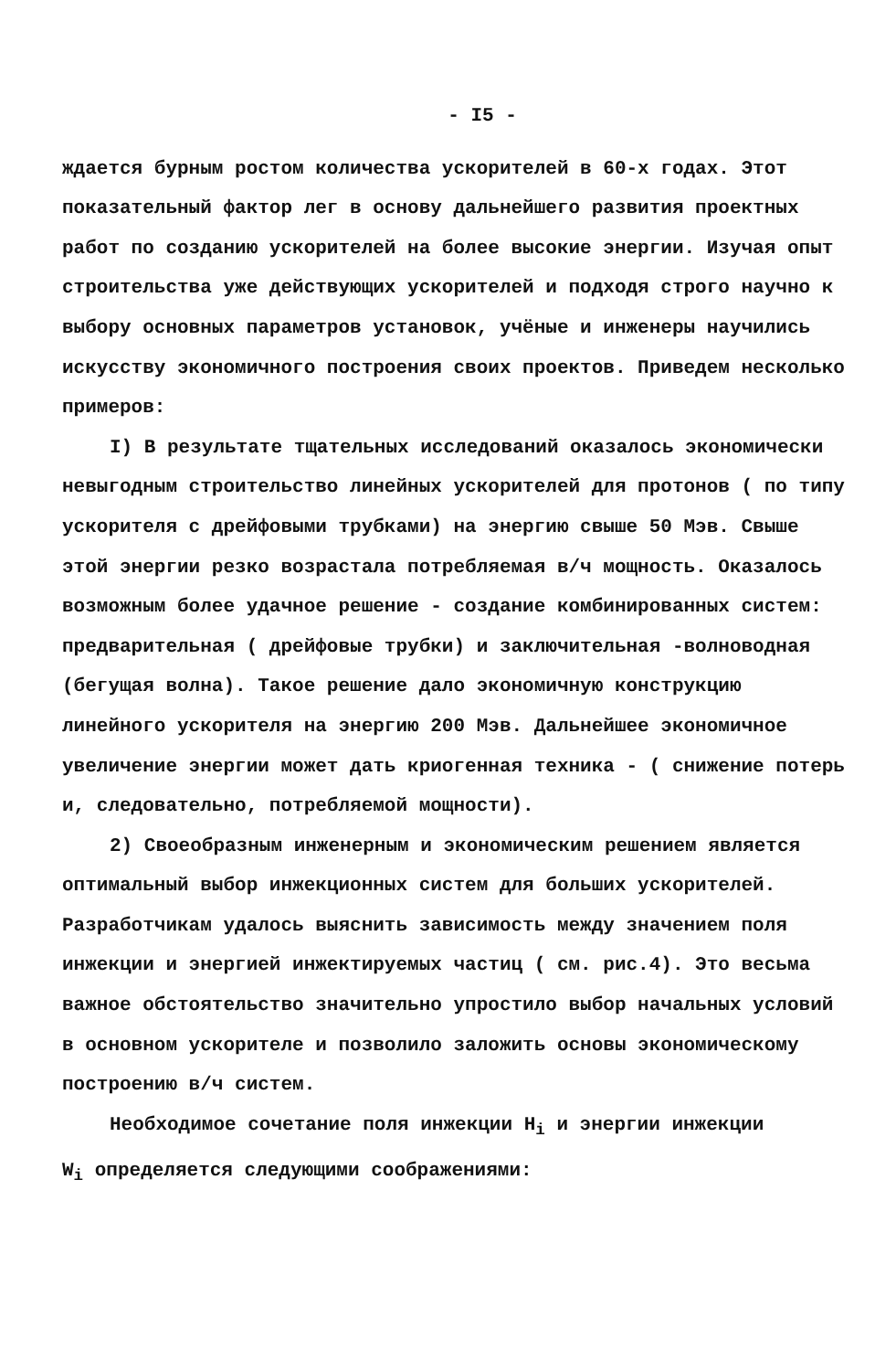- I5 -
ждается бурным ростом количества ускорителей в 60-х годах. Этот показательный фактор лег в основу дальнейшего развития проектных работ по созданию ускорителей на более высокие энергии. Изучая опыт строительства уже действующих ускорителей и подходя строго научно к выбору основных параметров установок, учёные и инженеры научились искусству экономичного построения своих проектов. Приведем несколько примеров:
I) В результате тщательных исследований оказалось экономически невыгодным строительство линейных ускорителей для протонов ( по типу ускорителя с дрейфовыми трубками) на энергию свыше 50 Мэв. Свыше этой энергии резко возрастала потребляемая в/ч мощность. Оказалось возможным более удачное решение - создание комбинированных систем: предварительная ( дрейфовые трубки) и заключительная -волноводная (бегущая волна). Такое решение дало экономичную конструкцию линейного ускорителя на энергию 200 Мэв. Дальнейшее экономичное увеличение энергии может дать криогенная техника - ( снижение потерь и, следовательно, потребляемой мощности).
2) Своеобразным инженерным и экономическим решением является оптимальный выбор инжекционных систем для больших ускорителей. Разработчикам удалось выяснить зависимость между значением поля инжекции и энергией инжектируемых частиц ( см. рис.4). Это весьма важное обстоятельство значительно упростило выбор начальных условий в основном ускорителе и позволило заложить основы экономическому построению в/ч систем.
Необходимое сочетание поля инжекции H<sub>i</sub> и энергии инжекции
W<sub>i</sub> определяется следующими соображениями: